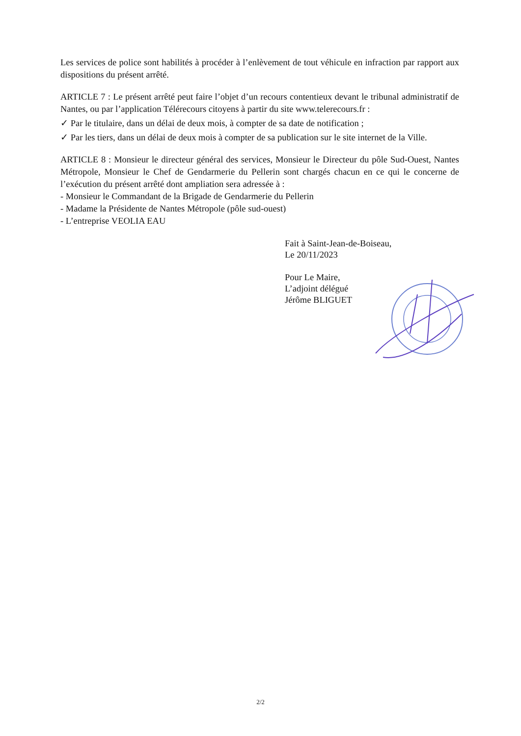Les services de police sont habilités à procéder à l’enlèvement de tout véhicule en infraction par rapport aux dispositions du présent arrêté.
ARTICLE 7 : Le présent arrêté peut faire l’objet d’un recours contentieux devant le tribunal administratif de Nantes, ou par l’application Télérecours citoyens à partir du site www.telerecours.fr :
✓ Par le titulaire, dans un délai de deux mois, à compter de sa date de notification ;
✓ Par les tiers, dans un délai de deux mois à compter de sa publication sur le site internet de la Ville.
ARTICLE 8 : Monsieur le directeur général des services, Monsieur le Directeur du pôle Sud-Ouest, Nantes Métropole, Monsieur le Chef de Gendarmerie du Pellerin sont chargés chacun en ce qui le concerne de l’exécution du présent arrêté dont ampliation sera adressée à :
- Monsieur le Commandant de la Brigade de Gendarmerie du Pellerin
- Madame la Présidente de Nantes Métropole (pôle sud-ouest)
- L’entreprise VEOLIA EAU
Fait à Saint-Jean-de-Boiseau,
Le 20/11/2023
Pour Le Maire,
L’adjoint délégué
Jérôme BLIGUET
2/2